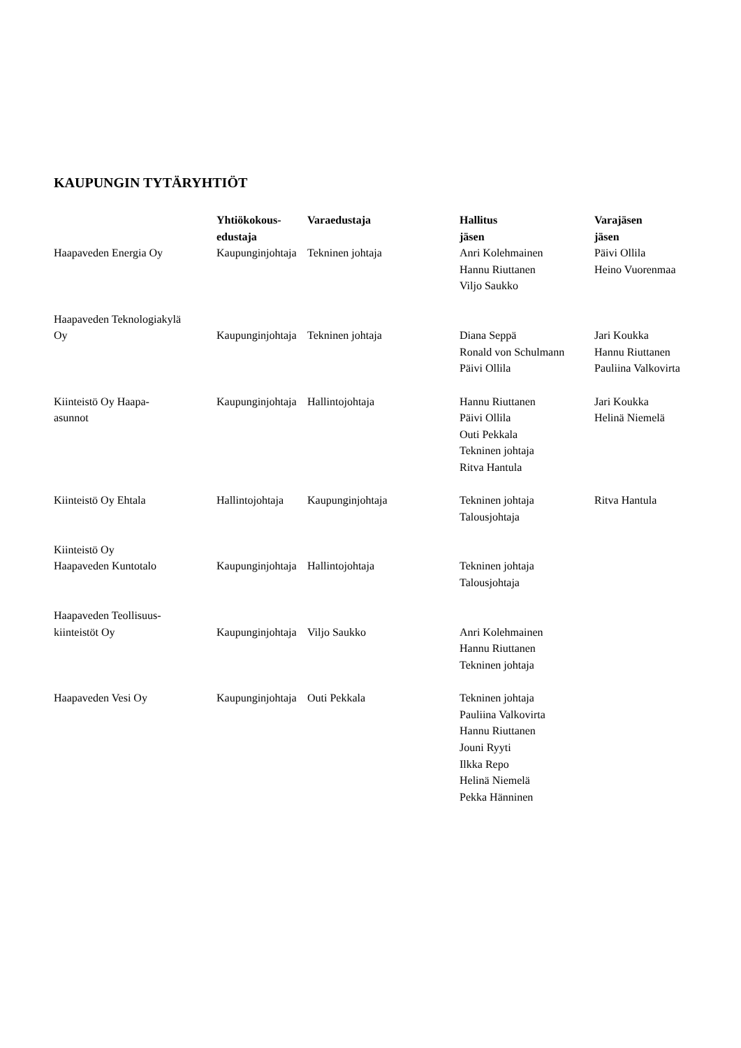KAUPUNGIN TYTÄRYHTIÖT
| | Yhtiökokous- edustaja | Varaedustaja | Hallitus jäsen | Varajäsen jäsen |
| --- | --- | --- | --- | --- |
| Haapaveden Energia Oy | Kaupunginjohtaja | Tekninen johtaja | Anri Kolehmainen Hannu Riuttanen Viljo Saukko | Päivi Ollila Heino Vuorenmaa |
| Haapaveden Teknologiakylä Oy | Kaupunginjohtaja | Tekninen johtaja | Diana Seppä Ronald von Schulmann Päivi Ollila | Jari Koukka Hannu Riuttanen Pauliina Valkovirta |
| Kiinteistö Oy Haapa- asunnot | Kaupunginjohtaja | Hallintojohtaja | Hannu Riuttanen Päivi Ollila Outi Pekkala Tekninen johtaja Ritva Hantula | Jari Koukka Helinä Niemelä |
| Kiinteistö Oy Ehtala | Hallintojohtaja | Kaupunginjohtaja | Tekninen johtaja Talousjohtaja | Ritva Hantula |
| Kiinteistö Oy Haapaveden Kuntotalo | Kaupunginjohtaja | Hallintojohtaja | Tekninen johtaja Talousjohtaja | |
| Haapaveden Teollisuus- kiinteistöt Oy | Kaupunginjohtaja | Viljo Saukko | Anri Kolehmainen Hannu Riuttanen Tekninen johtaja | |
| Haapaveden Vesi Oy | Kaupunginjohtaja | Outi Pekkala | Tekninen johtaja Pauliina Valkovirta Hannu Riuttanen Jouni Ryyti Ilkka Repo Helinä Niemelä Pekka Hänninen | |